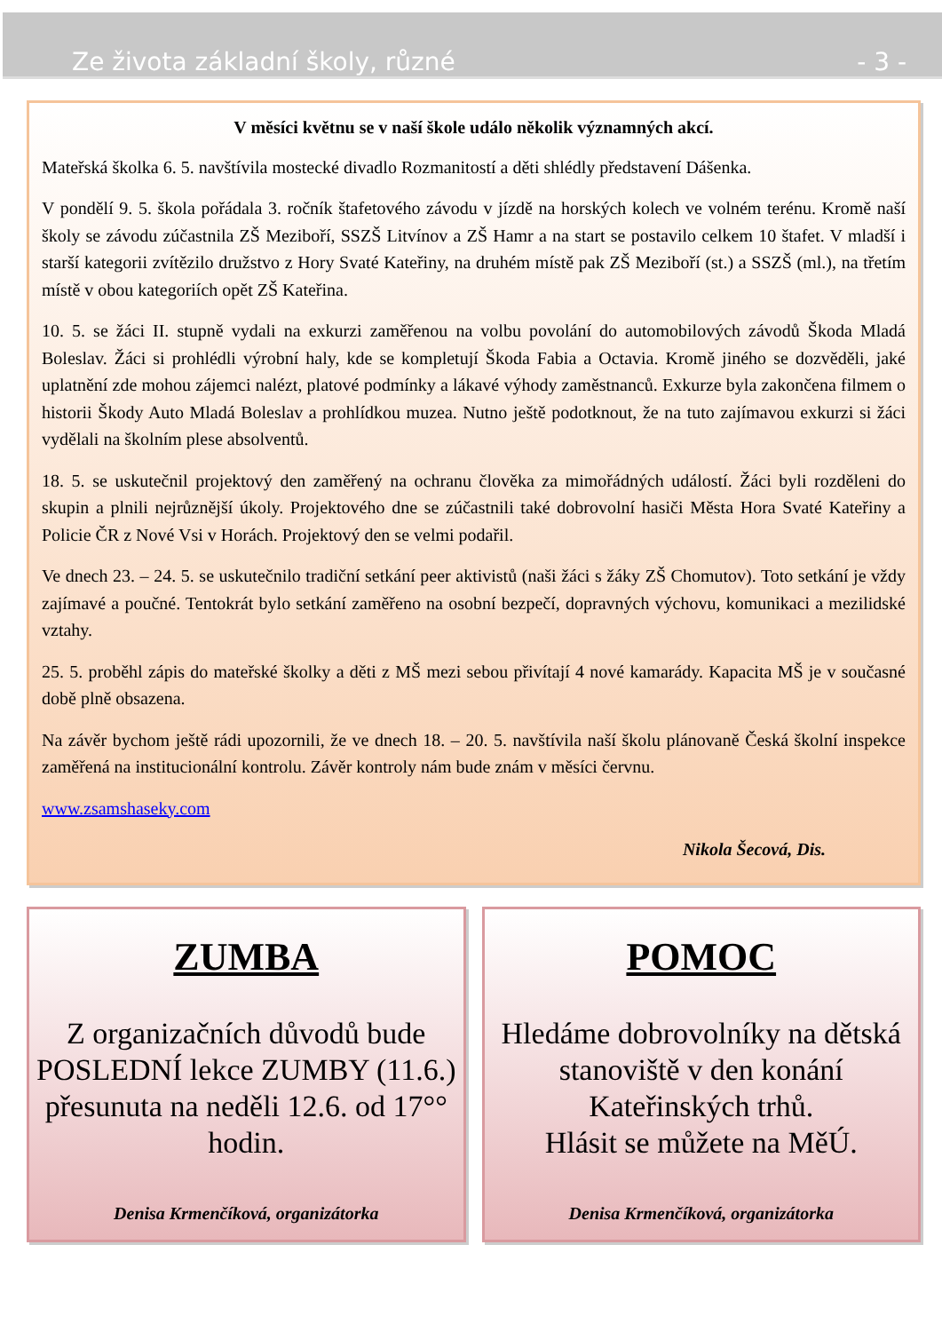Ze života základní školy, různé - 3 -
V měsíci květnu se v naší škole událo několik významných akcí.
Mateřská školka 6. 5. navštívila mostecké divadlo Rozmanitostí a děti shlédly představení Dášenka.
V pondělí 9. 5. škola pořádala 3. ročník štafetového závodu v jízdě na horských kolech ve volném terénu. Kromě naší školy se závodu zúčastnila ZŠ Meziboří, SSZŠ Litvínov a ZŠ Hamr a na start se postavilo celkem 10 štafet. V mladší i starší kategorii zvítězilo družstvo z Hory Svaté Kateřiny, na druhém místě pak ZŠ Meziboří (st.) a SSZŠ (ml.), na třetím místě v obou kategoriích opět ZŠ Kateřina.
10. 5. se žáci II. stupně vydali na exkurzi zaměřenou na volbu povolání do automobilových závodů Škoda Mladá Boleslav. Žáci si prohlédli výrobní haly, kde se kompletují Škoda Fabia a Octavia. Kromě jiného se dozvěděli, jaké uplatnění zde mohou zájemci nalézt, platové podmínky a lákavé výhody zaměstnanců. Exkurze byla zakončena filmem o historii Škody Auto Mladá Boleslav a prohlídkou muzea. Nutno ještě podotknout, že na tuto zajímavou exkurzi si žáci vydělali na školním plese absolventů.
18. 5. se uskutečnil projektový den zaměřený na ochranu člověka za mimořádných událostí. Žáci byli rozděleni do skupin a plnili nejrůznější úkoly. Projektového dne se zúčastnili také dobrovolní hasiči Města Hora Svaté Kateřiny a Policie ČR z Nové Vsi v Horách. Projektový den se velmi podařil.
Ve dnech 23. – 24. 5. se uskutečnilo tradiční setkání peer aktivistů (naši žáci s žáky ZŠ Chomutov). Toto setkání je vždy zajímavé a poučné. Tentokrát bylo setkání zaměřeno na osobní bezpečí, dopravných výchovu, komunikaci a mezilidské vztahy.
25. 5. proběhl zápis do mateřské školky a děti z MŠ mezi sebou přivítají 4 nové kamarády. Kapacita MŠ je v současné době plně obsazena.
Na závěr bychom ještě rádi upozornili, že ve dnech 18. – 20. 5. navštívila naší školu plánovaně Česká školní inspekce zaměřená na institucionální kontrolu. Závěr kontroly nám bude znám v měsíci červnu.
www.zsamshaseky.com
Nikola Šecová, Dis.
ZUMBA
Z organizačních důvodů bude POSLEDNÍ lekce ZUMBY (11.6.) přesunuta na neděli 12.6. od 17°° hodin.
Denisa Krmenčíková, organizátorka
POMOC
Hledáme dobrovolníky na dětská stanoviště v den konání Kateřinských trhů.
Hlásit se můžete na MěÚ.
Denisa Krmenčíková, organizátorka